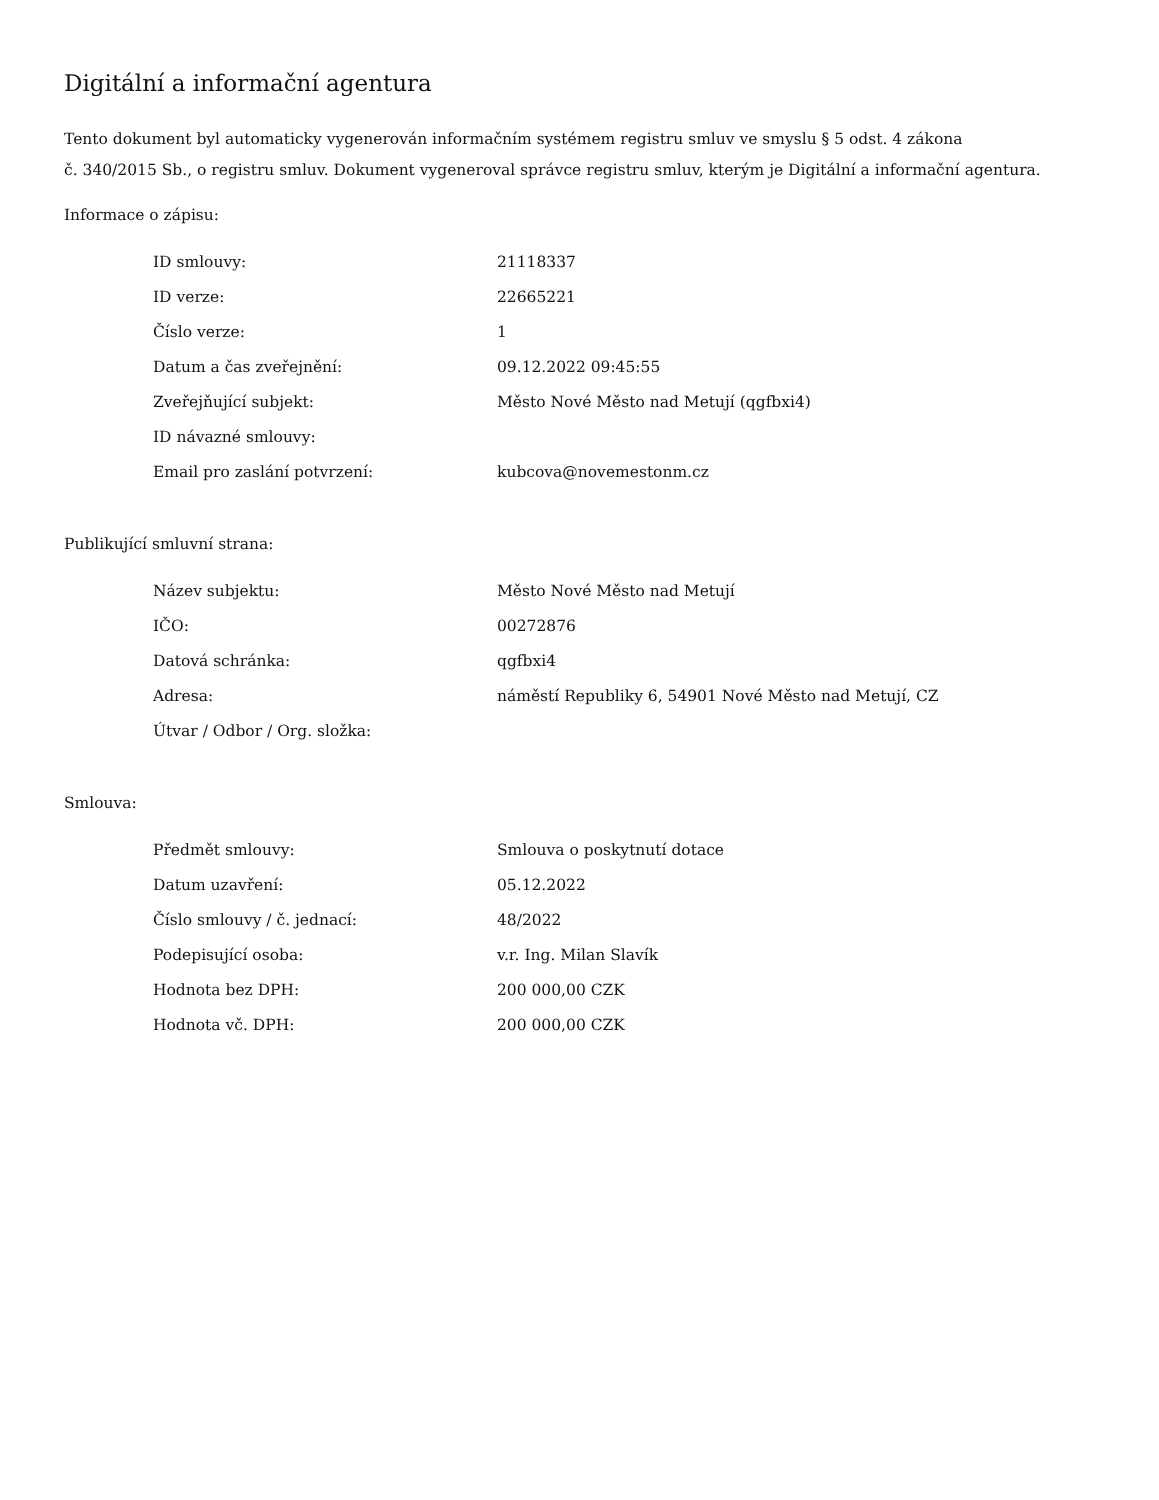Digitální a informační agentura
Tento dokument byl automaticky vygenerován informačním systémem registru smluv ve smyslu § 5 odst. 4 zákona
č. 340/2015 Sb., o registru smluv. Dokument vygeneroval správce registru smluv, kterým je Digitální a informační agentura.
Informace o zápisu:
| ID smlouvy: | 21118337 |
| ID verze: | 22665221 |
| Číslo verze: | 1 |
| Datum a čas zveřejnění: | 09.12.2022 09:45:55 |
| Zveřejňující subjekt: | Město Nové Město nad Metují (qgfbxi4) |
| ID návazné smlouvy: | |
| Email pro zaslání potvrzení: | kubcova@novemestonm.cz |
Publikující smluvní strana:
| Název subjektu: | Město Nové Město nad Metují |
| IČO: | 00272876 |
| Datová schránka: | qgfbxi4 |
| Adresa: | náměstí Republiky 6, 54901 Nové Město nad Metují, CZ |
| Útvar / Odbor / Org. složka: | |
Smlouva:
| Předmět smlouvy: | Smlouva o poskytnutí dotace |
| Datum uzavření: | 05.12.2022 |
| Číslo smlouvy / č. jednací: | 48/2022 |
| Podepisující osoba: | v.r. Ing. Milan Slavík |
| Hodnota bez DPH: | 200 000,00 CZK |
| Hodnota vč. DPH: | 200 000,00 CZK |